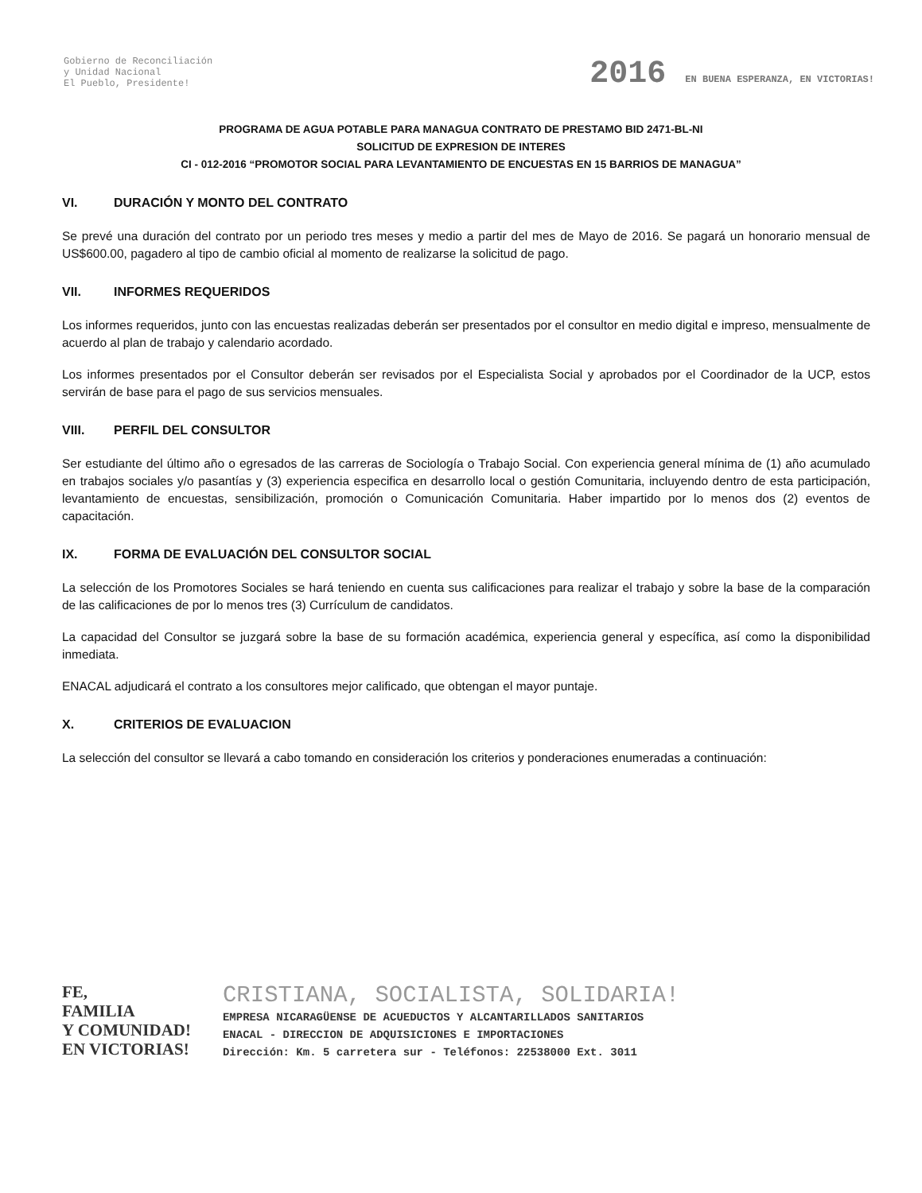Gobierno de Reconciliación
y Unidad Nacional
El Pueblo, Presidente!
2016 EN BUENA ESPERANZA, EN VICTORIAS!
PROGRAMA DE AGUA POTABLE PARA MANAGUA CONTRATO DE PRESTAMO BID 2471-BL-NI
SOLICITUD DE EXPRESION DE INTERES
CI - 012-2016 “PROMOTOR SOCIAL PARA LEVANTAMIENTO DE ENCUESTAS EN 15 BARRIOS DE MANAGUA”
VI. DURACIÓN Y MONTO DEL CONTRATO
Se prevé una duración del contrato por un periodo tres meses y medio a partir del mes de Mayo de 2016. Se pagará un honorario mensual de US$600.00, pagadero al tipo de cambio oficial al momento de realizarse la solicitud de pago.
VII. INFORMES REQUERIDOS
Los informes requeridos, junto con las encuestas realizadas deberán ser presentados por el consultor en medio digital e impreso, mensualmente de acuerdo al plan de trabajo y calendario acordado.
Los informes presentados por el Consultor deberán ser revisados por el Especialista Social y aprobados por el Coordinador de la UCP, estos servirán de base para el pago de sus servicios mensuales.
VIII. PERFIL DEL CONSULTOR
Ser estudiante del último año o egresados de las carreras de Sociología o Trabajo Social. Con experiencia general mínima de (1) año acumulado en trabajos sociales y/o pasantías y (3) experiencia especifica en desarrollo local o gestión Comunitaria, incluyendo dentro de esta participación, levantamiento de encuestas, sensibilización, promoción o Comunicación Comunitaria. Haber impartido por lo menos dos (2) eventos de capacitación.
IX. FORMA DE EVALUACIÓN DEL CONSULTOR SOCIAL
La selección de los Promotores Sociales se hará teniendo en cuenta sus calificaciones para realizar el trabajo y sobre la base de la comparación de las calificaciones de por lo menos tres (3) Currículum de candidatos.
La capacidad del Consultor se juzgará sobre la base de su formación académica, experiencia general y específica, así como la disponibilidad inmediata.
ENACAL adjudicará el contrato a los consultores mejor calificado, que obtengan el mayor puntaje.
X. CRITERIOS DE EVALUACION
La selección del consultor se llevará a cabo tomando en consideración los criterios y ponderaciones enumeradas a continuación:
FE,
FAMILIA
Y COMUNIDAD!
EN VICTORIAS!
CRISTIANA, SOCIALISTA, SOLIDARIA!
EMPRESA NICARAGÜENSE DE ACUEDUCTOS Y ALCANTARILLADOS SANITARIOS
ENACAL - DIRECCION DE ADQUISICIONES E IMPORTACIONES
Dirección: Km. 5 carretera sur - Teléfonos: 22538000 Ext. 3011